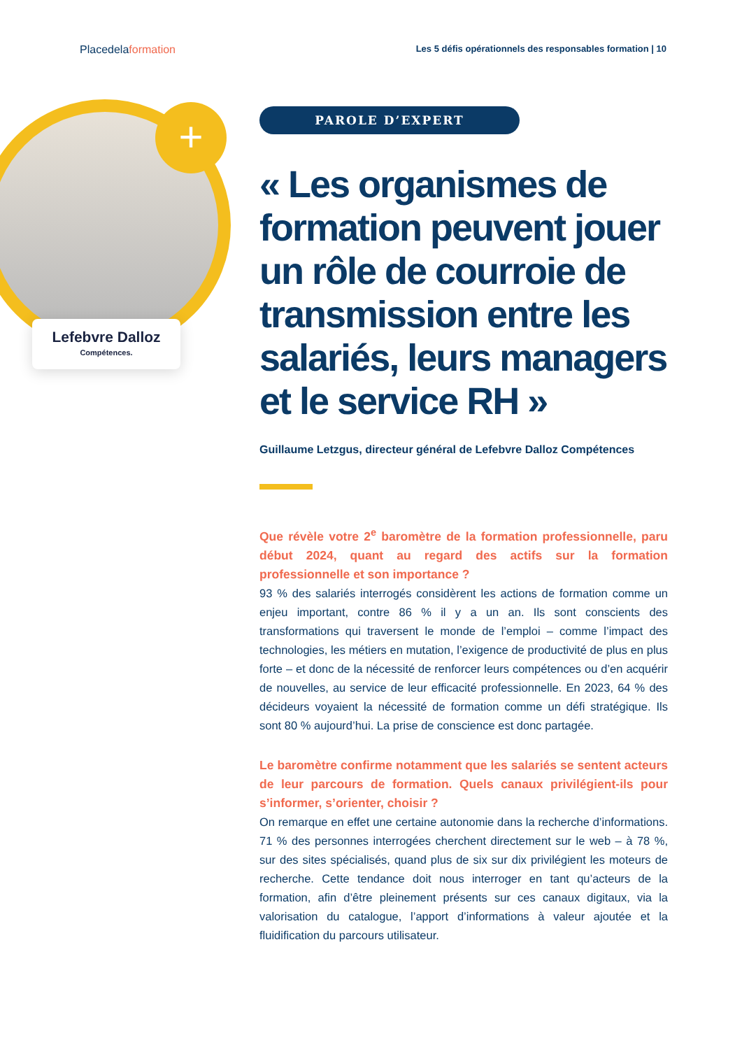Placedelaformation
Les 5 défis opérationnels des responsables formation | 10
+
Lefebvre Dalloz
Compétences.
PAROLE D’EXPERT
« Les organismes de formation peuvent jouer un rôle de courroie de transmission entre les salariés, leurs managers et le service RH »
Guillaume Letzgus, directeur général de Lefebvre Dalloz Compétences
Que révèle votre 2<sup>e</sup> baromètre de la formation professionnelle, paru début 2024, quant au regard des actifs sur la formation professionnelle et son importance ?
93 % des salariés interrogés considèrent les actions de formation comme un enjeu important, contre 86 % il y a un an. Ils sont conscients des transformations qui traversent le monde de l’emploi – comme l’impact des technologies, les métiers en mutation, l’exigence de productivité de plus en plus forte – et donc de la nécessité de renforcer leurs compétences ou d’en acquérir de nouvelles, au service de leur efficacité professionnelle. En 2023, 64 % des décideurs voyaient la nécessité de formation comme un défi stratégique. Ils sont 80 % aujourd’hui. La prise de conscience est donc partagée.
Le baromètre confirme notamment que les salariés se sentent acteurs de leur parcours de formation. Quels canaux privilégient-ils pour s’informer, s’orienter, choisir ?
On remarque en effet une certaine autonomie dans la recherche d’informations. 71 % des personnes interrogées cherchent directement sur le web – à 78 %, sur des sites spécialisés, quand plus de six sur dix privilégient les moteurs de recherche. Cette tendance doit nous interroger en tant qu’acteurs de la formation, afin d’être pleinement présents sur ces canaux digitaux, via la valorisation du catalogue, l’apport d’informations à valeur ajoutée et la fluidification du parcours utilisateur.